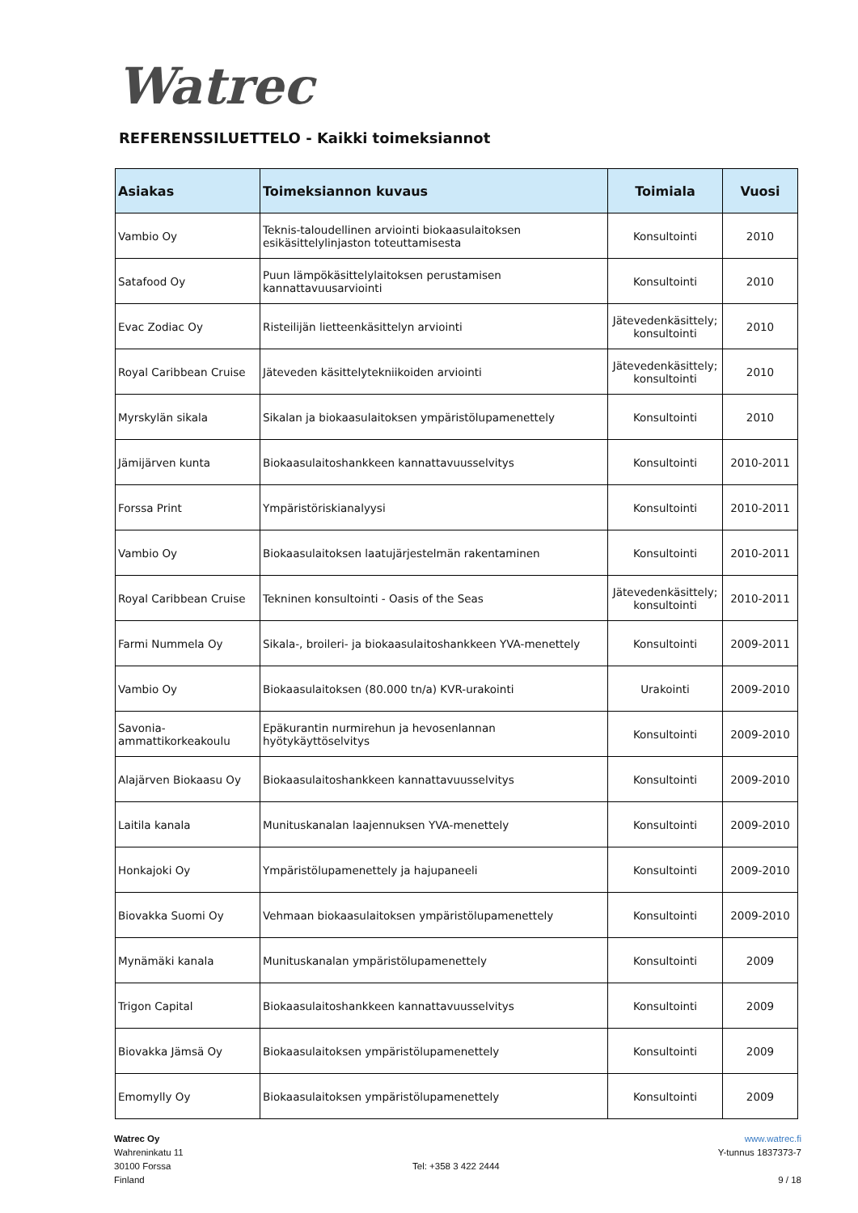Watrec
REFERENSSILUETTELO - Kaikki toimeksiannot
| Asiakas | Toimeksiannon kuvaus | Toimiala | Vuosi |
| --- | --- | --- | --- |
| Vambio Oy | Teknis-taloudellinen arviointi biokaasulaitoksen esikäsittelylinjaston toteuttamisesta | Konsultointi | 2010 |
| Satafood Oy | Puun lämpökäsittelylaitoksen perustamisen kannattavuusarviointi | Konsultointi | 2010 |
| Evac Zodiac Oy | Risteilijän lietteenkäsittelyn arviointi | Jätevedenkäsittely; konsultointi | 2010 |
| Royal Caribbean Cruise | Jäteveden käsittelytekniikoiden arviointi | Jätevedenkäsittely; konsultointi | 2010 |
| Myrskylän sikala | Sikalan ja biokaasulaitoksen ympäristölupamenettely | Konsultointi | 2010 |
| Jämijärven kunta | Biokaasulaitoshankkeen kannattavuusselvitys | Konsultointi | 2010-2011 |
| Forssa Print | Ympäristöriskianalyysi | Konsultointi | 2010-2011 |
| Vambio Oy | Biokaasulaitoksen laatujärjestelmän rakentaminen | Konsultointi | 2010-2011 |
| Royal Caribbean Cruise | Tekninen konsultointi - Oasis of the Seas | Jätevedenkäsittely; konsultointi | 2010-2011 |
| Farmi Nummela Oy | Sikala-, broileri- ja biokaasulaitoshankkeen YVA-menettely | Konsultointi | 2009-2011 |
| Vambio Oy | Biokaasulaitoksen (80.000 tn/a) KVR-urakointi | Urakointi | 2009-2010 |
| Savonia-ammattikorkeakoulu | Epäkurantin nurmirehun ja hevosenlannan hyötykäyttöselvitys | Konsultointi | 2009-2010 |
| Alajärven Biokaasu Oy | Biokaasulaitoshankkeen kannattavuusselvitys | Konsultointi | 2009-2010 |
| Laitila kanala | Munituskanalan laajennuksen YVA-menettely | Konsultointi | 2009-2010 |
| Honkajoki Oy | Ympäristölupamenettely ja hajupaneeli | Konsultointi | 2009-2010 |
| Biovakka Suomi Oy | Vehmaan biokaasulaitoksen ympäristölupamenettely | Konsultointi | 2009-2010 |
| Mynämäki kanala | Munituskanalan ympäristölupamenettely | Konsultointi | 2009 |
| Trigon Capital | Biokaasulaitoshankkeen kannattavuusselvitys | Konsultointi | 2009 |
| Biovakka Jämsä Oy | Biokaasulaitoksen ympäristölupamenettely | Konsultointi | 2009 |
| Emomylly Oy | Biokaasulaitoksen ympäristölupamenettely | Konsultointi | 2009 |
Watrec Oy
Wahreninkatu 11
30100 Forssa
Finland
Tel: +358 3 422 2444
www.watrec.fi
Y-tunnus 1837373-7
9 / 18